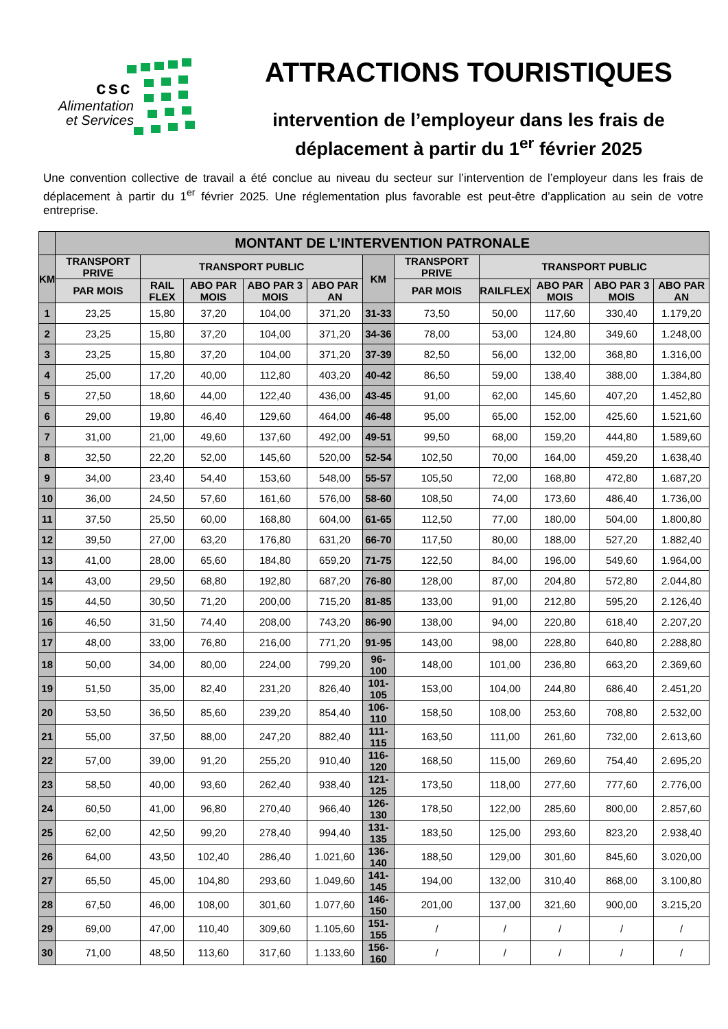csc
Alimentation
et Services
ATTRACTIONS TOURISTIQUES
intervention de l’employeur dans les frais de
déplacement à partir du 1<sup>er</sup> février 2025
Une convention collective de travail a été conclue au niveau du secteur sur l’intervention de l’employeur dans les frais de déplacement à partir du 1<sup>er</sup> février 2025. Une réglementation plus favorable est peut-être d’application au sein de votre entreprise.
| | MONTANT DE L’INTERVENTION PATRONALE | | | | | | | | | | |
| --- | --- | --- | --- | --- | --- | --- | --- | --- | --- | --- | --- |
| KM | TRANSPORT PRIVE | TRANSPORT PUBLIC | | | | KM | TRANSPORT PRIVE | TRANSPORT PUBLIC | | | |
| | PAR MOIS | RAIL FLEX | ABO PAR MOIS | ABO PAR 3 MOIS | ABO PAR AN | | PAR MOIS | RAILFLEX | ABO PAR MOIS | ABO PAR 3 MOIS | ABO PAR AN |
| 1 | 23,25 | 15,80 | 37,20 | 104,00 | 371,20 | 31-33 | 73,50 | 50,00 | 117,60 | 330,40 | 1.179,20 |
| 2 | 23,25 | 15,80 | 37,20 | 104,00 | 371,20 | 34-36 | 78,00 | 53,00 | 124,80 | 349,60 | 1.248,00 |
| 3 | 23,25 | 15,80 | 37,20 | 104,00 | 371,20 | 37-39 | 82,50 | 56,00 | 132,00 | 368,80 | 1.316,00 |
| 4 | 25,00 | 17,20 | 40,00 | 112,80 | 403,20 | 40-42 | 86,50 | 59,00 | 138,40 | 388,00 | 1.384,80 |
| 5 | 27,50 | 18,60 | 44,00 | 122,40 | 436,00 | 43-45 | 91,00 | 62,00 | 145,60 | 407,20 | 1.452,80 |
| 6 | 29,00 | 19,80 | 46,40 | 129,60 | 464,00 | 46-48 | 95,00 | 65,00 | 152,00 | 425,60 | 1.521,60 |
| 7 | 31,00 | 21,00 | 49,60 | 137,60 | 492,00 | 49-51 | 99,50 | 68,00 | 159,20 | 444,80 | 1.589,60 |
| 8 | 32,50 | 22,20 | 52,00 | 145,60 | 520,00 | 52-54 | 102,50 | 70,00 | 164,00 | 459,20 | 1.638,40 |
| 9 | 34,00 | 23,40 | 54,40 | 153,60 | 548,00 | 55-57 | 105,50 | 72,00 | 168,80 | 472,80 | 1.687,20 |
| 10 | 36,00 | 24,50 | 57,60 | 161,60 | 576,00 | 58-60 | 108,50 | 74,00 | 173,60 | 486,40 | 1.736,00 |
| 11 | 37,50 | 25,50 | 60,00 | 168,80 | 604,00 | 61-65 | 112,50 | 77,00 | 180,00 | 504,00 | 1.800,80 |
| 12 | 39,50 | 27,00 | 63,20 | 176,80 | 631,20 | 66-70 | 117,50 | 80,00 | 188,00 | 527,20 | 1.882,40 |
| 13 | 41,00 | 28,00 | 65,60 | 184,80 | 659,20 | 71-75 | 122,50 | 84,00 | 196,00 | 549,60 | 1.964,00 |
| 14 | 43,00 | 29,50 | 68,80 | 192,80 | 687,20 | 76-80 | 128,00 | 87,00 | 204,80 | 572,80 | 2.044,80 |
| 15 | 44,50 | 30,50 | 71,20 | 200,00 | 715,20 | 81-85 | 133,00 | 91,00 | 212,80 | 595,20 | 2.126,40 |
| 16 | 46,50 | 31,50 | 74,40 | 208,00 | 743,20 | 86-90 | 138,00 | 94,00 | 220,80 | 618,40 | 2.207,20 |
| 17 | 48,00 | 33,00 | 76,80 | 216,00 | 771,20 | 91-95 | 143,00 | 98,00 | 228,80 | 640,80 | 2.288,80 |
| 18 | 50,00 | 34,00 | 80,00 | 224,00 | 799,20 | 96-100 | 148,00 | 101,00 | 236,80 | 663,20 | 2.369,60 |
| 19 | 51,50 | 35,00 | 82,40 | 231,20 | 826,40 | 101-105 | 153,00 | 104,00 | 244,80 | 686,40 | 2.451,20 |
| 20 | 53,50 | 36,50 | 85,60 | 239,20 | 854,40 | 106-110 | 158,50 | 108,00 | 253,60 | 708,80 | 2.532,00 |
| 21 | 55,00 | 37,50 | 88,00 | 247,20 | 882,40 | 111-115 | 163,50 | 111,00 | 261,60 | 732,00 | 2.613,60 |
| 22 | 57,00 | 39,00 | 91,20 | 255,20 | 910,40 | 116-120 | 168,50 | 115,00 | 269,60 | 754,40 | 2.695,20 |
| 23 | 58,50 | 40,00 | 93,60 | 262,40 | 938,40 | 121-125 | 173,50 | 118,00 | 277,60 | 777,60 | 2.776,00 |
| 24 | 60,50 | 41,00 | 96,80 | 270,40 | 966,40 | 126-130 | 178,50 | 122,00 | 285,60 | 800,00 | 2.857,60 |
| 25 | 62,00 | 42,50 | 99,20 | 278,40 | 994,40 | 131-135 | 183,50 | 125,00 | 293,60 | 823,20 | 2.938,40 |
| 26 | 64,00 | 43,50 | 102,40 | 286,40 | 1.021,60 | 136-140 | 188,50 | 129,00 | 301,60 | 845,60 | 3.020,00 |
| 27 | 65,50 | 45,00 | 104,80 | 293,60 | 1.049,60 | 141-145 | 194,00 | 132,00 | 310,40 | 868,00 | 3.100,80 |
| 28 | 67,50 | 46,00 | 108,00 | 301,60 | 1.077,60 | 146-150 | 201,00 | 137,00 | 321,60 | 900,00 | 3.215,20 |
| 29 | 69,00 | 47,00 | 110,40 | 309,60 | 1.105,60 | 151-155 | / | / | / | / | / |
| 30 | 71,00 | 48,50 | 113,60 | 317,60 | 1.133,60 | 156-160 | / | / | / | / | / |